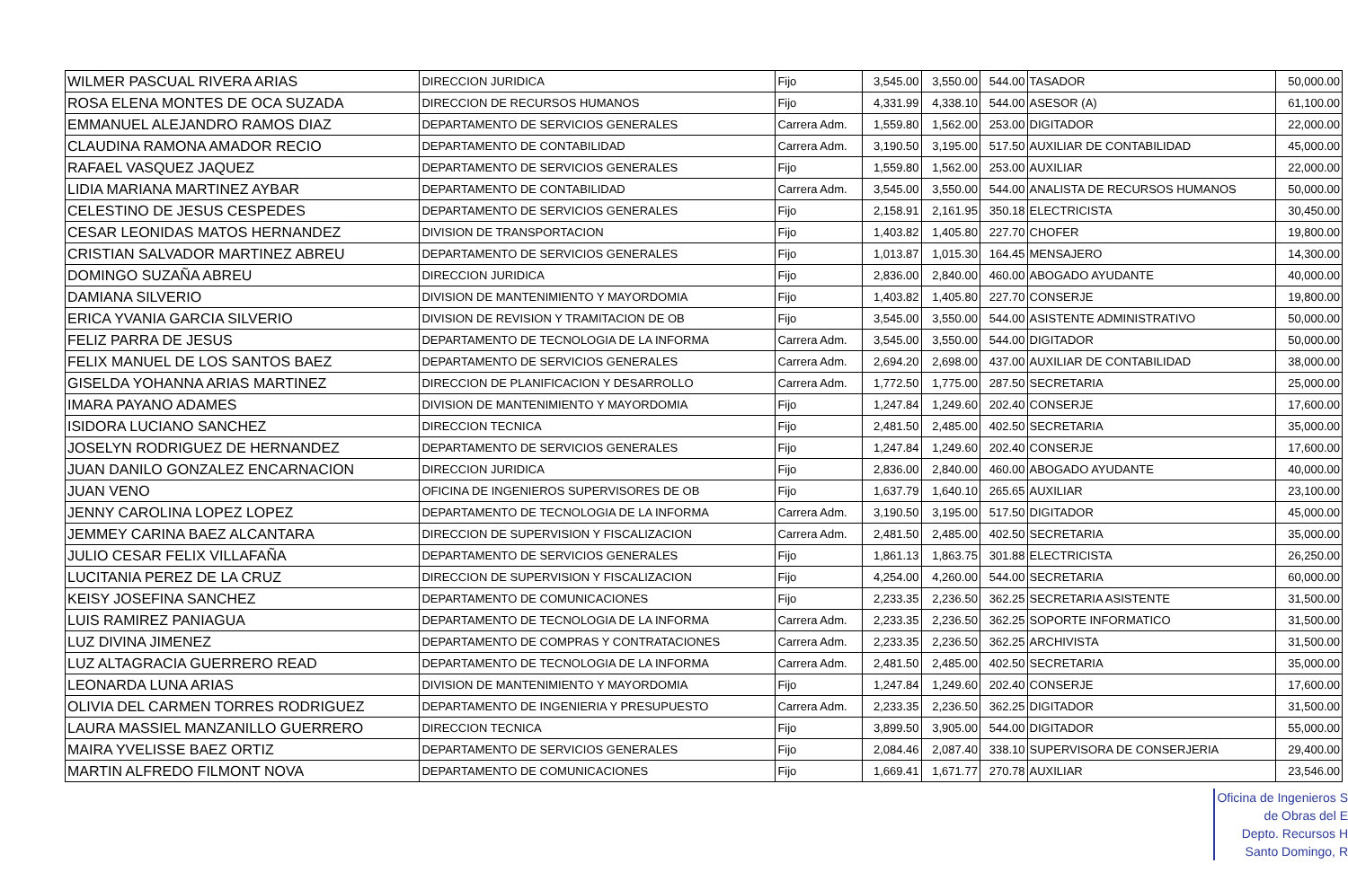| WILMER PASCUAL RIVERA ARIAS | DIRECCION JURIDICA | Fijo | 3,545.00 | 3,550.00 | 544.00 | TASADOR | 50,000.00 |
| ROSA ELENA MONTES DE OCA SUZADA | DIRECCION DE RECURSOS HUMANOS | Fijo | 4,331.99 | 4,338.10 | 544.00 | ASESOR (A) | 61,100.00 |
| EMMANUEL ALEJANDRO RAMOS DIAZ | DEPARTAMENTO DE SERVICIOS GENERALES | Carrera Adm. | 1,559.80 | 1,562.00 | 253.00 | DIGITADOR | 22,000.00 |
| CLAUDINA RAMONA AMADOR RECIO | DEPARTAMENTO DE CONTABILIDAD | Carrera Adm. | 3,190.50 | 3,195.00 | 517.50 | AUXILIAR DE CONTABILIDAD | 45,000.00 |
| RAFAEL VASQUEZ JAQUEZ | DEPARTAMENTO DE SERVICIOS GENERALES | Fijo | 1,559.80 | 1,562.00 | 253.00 | AUXILIAR | 22,000.00 |
| LIDIA MARIANA MARTINEZ AYBAR | DEPARTAMENTO DE CONTABILIDAD | Carrera Adm. | 3,545.00 | 3,550.00 | 544.00 | ANALISTA DE RECURSOS HUMANOS | 50,000.00 |
| CELESTINO DE JESUS CESPEDES | DEPARTAMENTO DE SERVICIOS GENERALES | Fijo | 2,158.91 | 2,161.95 | 350.18 | ELECTRICISTA | 30,450.00 |
| CESAR LEONIDAS MATOS HERNANDEZ | DIVISION DE TRANSPORTACION | Fijo | 1,403.82 | 1,405.80 | 227.70 | CHOFER | 19,800.00 |
| CRISTIAN SALVADOR MARTINEZ ABREU | DEPARTAMENTO DE SERVICIOS GENERALES | Fijo | 1,013.87 | 1,015.30 | 164.45 | MENSAJERO | 14,300.00 |
| DOMINGO SUZAÑA ABREU | DIRECCION JURIDICA | Fijo | 2,836.00 | 2,840.00 | 460.00 | ABOGADO AYUDANTE | 40,000.00 |
| DAMIANA SILVERIO | DIVISION DE MANTENIMIENTO Y MAYORDOMIA | Fijo | 1,403.82 | 1,405.80 | 227.70 | CONSERJE | 19,800.00 |
| ERICA YVANIA GARCIA SILVERIO | DIVISION DE REVISION Y TRAMITACION DE OB | Fijo | 3,545.00 | 3,550.00 | 544.00 | ASISTENTE ADMINISTRATIVO | 50,000.00 |
| FELIZ PARRA DE JESUS | DEPARTAMENTO DE TECNOLOGIA DE LA INFORMA | Carrera Adm. | 3,545.00 | 3,550.00 | 544.00 | DIGITADOR | 50,000.00 |
| FELIX MANUEL DE LOS SANTOS BAEZ | DEPARTAMENTO DE SERVICIOS GENERALES | Carrera Adm. | 2,694.20 | 2,698.00 | 437.00 | AUXILIAR DE CONTABILIDAD | 38,000.00 |
| GISELDA YOHANNA ARIAS MARTINEZ | DIRECCION DE PLANIFICACION Y DESARROLLO | Carrera Adm. | 1,772.50 | 1,775.00 | 287.50 | SECRETARIA | 25,000.00 |
| IMARA PAYANO ADAMES | DIVISION DE MANTENIMIENTO Y MAYORDOMIA | Fijo | 1,247.84 | 1,249.60 | 202.40 | CONSERJE | 17,600.00 |
| ISIDORA LUCIANO SANCHEZ | DIRECCION TECNICA | Fijo | 2,481.50 | 2,485.00 | 402.50 | SECRETARIA | 35,000.00 |
| JOSELYN RODRIGUEZ DE HERNANDEZ | DEPARTAMENTO DE SERVICIOS GENERALES | Fijo | 1,247.84 | 1,249.60 | 202.40 | CONSERJE | 17,600.00 |
| JUAN DANILO GONZALEZ ENCARNACION | DIRECCION JURIDICA | Fijo | 2,836.00 | 2,840.00 | 460.00 | ABOGADO AYUDANTE | 40,000.00 |
| JUAN VENO | OFICINA DE INGENIEROS SUPERVISORES DE OB | Fijo | 1,637.79 | 1,640.10 | 265.65 | AUXILIAR | 23,100.00 |
| JENNY CAROLINA LOPEZ LOPEZ | DEPARTAMENTO DE TECNOLOGIA DE LA INFORMA | Carrera Adm. | 3,190.50 | 3,195.00 | 517.50 | DIGITADOR | 45,000.00 |
| JEMMEY CARINA BAEZ ALCANTARA | DIRECCION DE SUPERVISION Y FISCALIZACION | Carrera Adm. | 2,481.50 | 2,485.00 | 402.50 | SECRETARIA | 35,000.00 |
| JULIO CESAR FELIX VILLAFAÑA | DEPARTAMENTO DE SERVICIOS GENERALES | Fijo | 1,861.13 | 1,863.75 | 301.88 | ELECTRICISTA | 26,250.00 |
| LUCITANIA PEREZ DE LA CRUZ | DIRECCION DE SUPERVISION Y FISCALIZACION | Fijo | 4,254.00 | 4,260.00 | 544.00 | SECRETARIA | 60,000.00 |
| KEISY JOSEFINA SANCHEZ | DEPARTAMENTO DE COMUNICACIONES | Fijo | 2,233.35 | 2,236.50 | 362.25 | SECRETARIA ASISTENTE | 31,500.00 |
| LUIS RAMIREZ PANIAGUA | DEPARTAMENTO DE TECNOLOGIA DE LA INFORMA | Carrera Adm. | 2,233.35 | 2,236.50 | 362.25 | SOPORTE INFORMATICO | 31,500.00 |
| LUZ DIVINA JIMENEZ | DEPARTAMENTO DE COMPRAS Y CONTRATACIONES | Carrera Adm. | 2,233.35 | 2,236.50 | 362.25 | ARCHIVISTA | 31,500.00 |
| LUZ ALTAGRACIA GUERRERO READ | DEPARTAMENTO DE TECNOLOGIA DE LA INFORMA | Carrera Adm. | 2,481.50 | 2,485.00 | 402.50 | SECRETARIA | 35,000.00 |
| LEONARDA LUNA ARIAS | DIVISION DE MANTENIMIENTO Y MAYORDOMIA | Fijo | 1,247.84 | 1,249.60 | 202.40 | CONSERJE | 17,600.00 |
| OLIVIA DEL CARMEN TORRES RODRIGUEZ | DEPARTAMENTO DE INGENIERIA Y PRESUPUESTO | Carrera Adm. | 2,233.35 | 2,236.50 | 362.25 | DIGITADOR | 31,500.00 |
| LAURA MASSIEL MANZANILLO GUERRERO | DIRECCION TECNICA | Fijo | 3,899.50 | 3,905.00 | 544.00 | DIGITADOR | 55,000.00 |
| MAIRA YVELISSE BAEZ ORTIZ | DEPARTAMENTO DE SERVICIOS GENERALES | Fijo | 2,084.46 | 2,087.40 | 338.10 | SUPERVISORA DE CONSERJERIA | 29,400.00 |
| MARTIN ALFREDO FILMONT NOVA | DEPARTAMENTO DE COMUNICACIONES | Fijo | 1,669.41 | 1,671.77 | 270.78 | AUXILIAR | 23,546.00 |
Oficina de Ingenieros S
de Obras del E
Depto. Recursos H
Santo Domingo, R